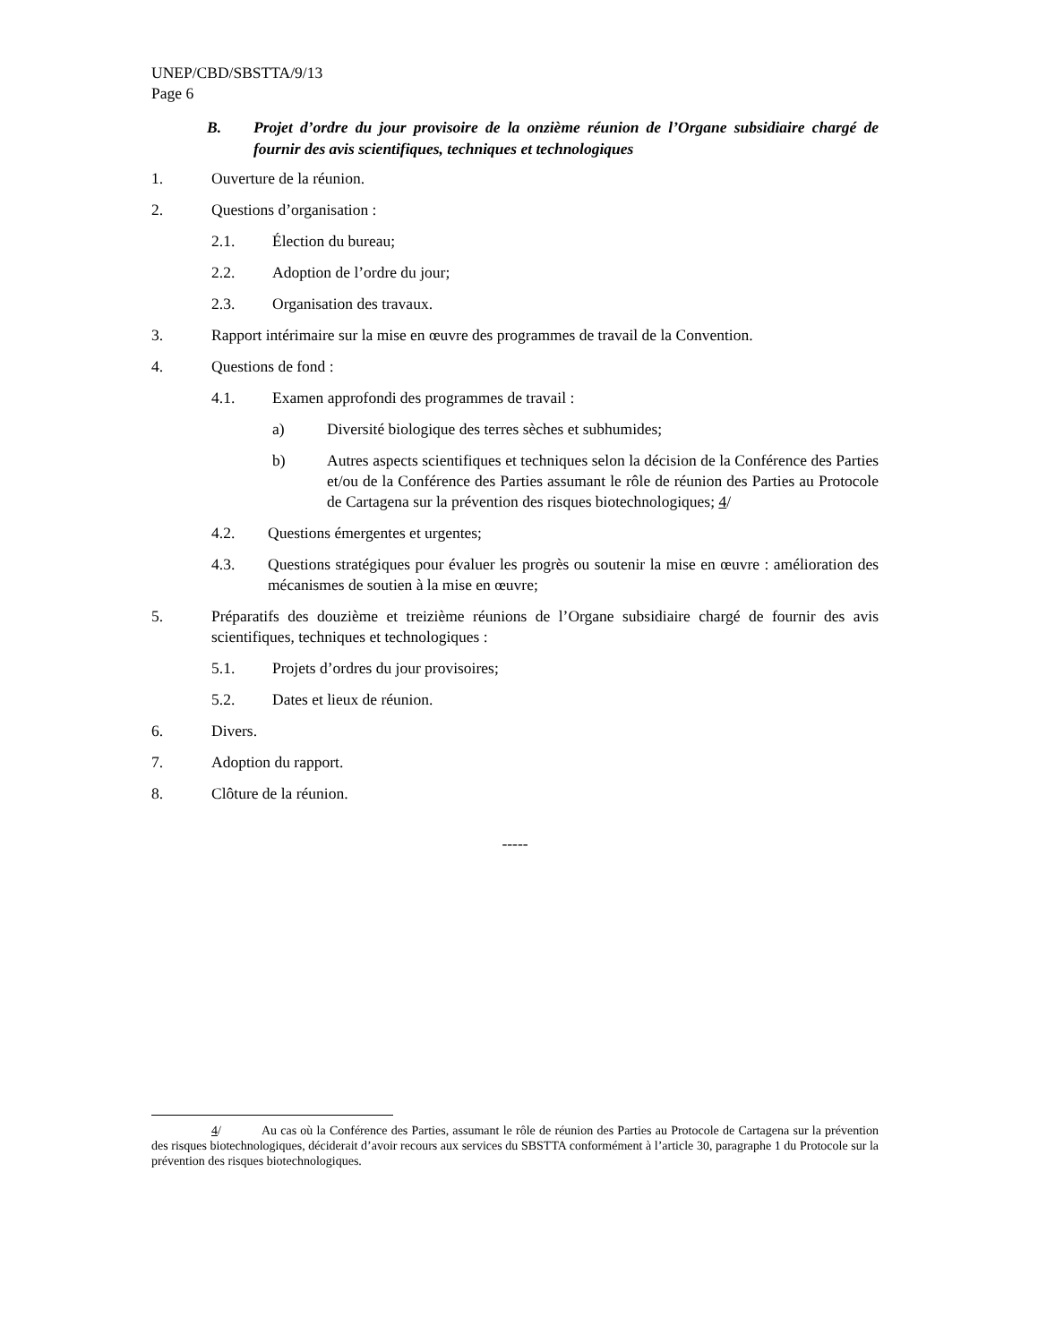UNEP/CBD/SBSTTA/9/13
Page 6
B. Projet d’ordre du jour provisoire de la onzième réunion de l’Organe subsidiaire chargé de fournir des avis scientifiques, techniques et technologiques
1. Ouverture de la réunion.
2. Questions d’organisation :
2.1. Élection du bureau;
2.2. Adoption de l’ordre du jour;
2.3. Organisation des travaux.
3. Rapport intérimaire sur la mise en œuvre des programmes de travail de la Convention.
4. Questions de fond :
4.1. Examen approfondi des programmes de travail :
a) Diversité biologique des terres sèches et subhumides;
b) Autres aspects scientifiques et techniques selon la décision de la Conférence des Parties et/ou de la Conférence des Parties assumant le rôle de réunion des Parties au Protocole de Cartagena sur la prévention des risques biotechnologiques; 4/
4.2. Questions émergentes et urgentes;
4.3. Questions stratégiques pour évaluer les progrès ou soutenir la mise en œuvre : amélioration des mécanismes de soutien à la mise en œuvre;
5. Préparatifs des douzième et treizième réunions de l’Organe subsidiaire chargé de fournir des avis scientifiques, techniques et technologiques :
5.1. Projets d’ordres du jour provisoires;
5.2. Dates et lieux de réunion.
6. Divers.
7. Adoption du rapport.
8. Clôture de la réunion.
-----
4/ Au cas où la Conférence des Parties, assumant le rôle de réunion des Parties au Protocole de Cartagena sur la prévention des risques biotechnologiques, déciderait d’avoir recours aux services du SBSTTA conformément à l’article 30, paragraphe 1 du Protocole sur la prévention des risques biotechnologiques.